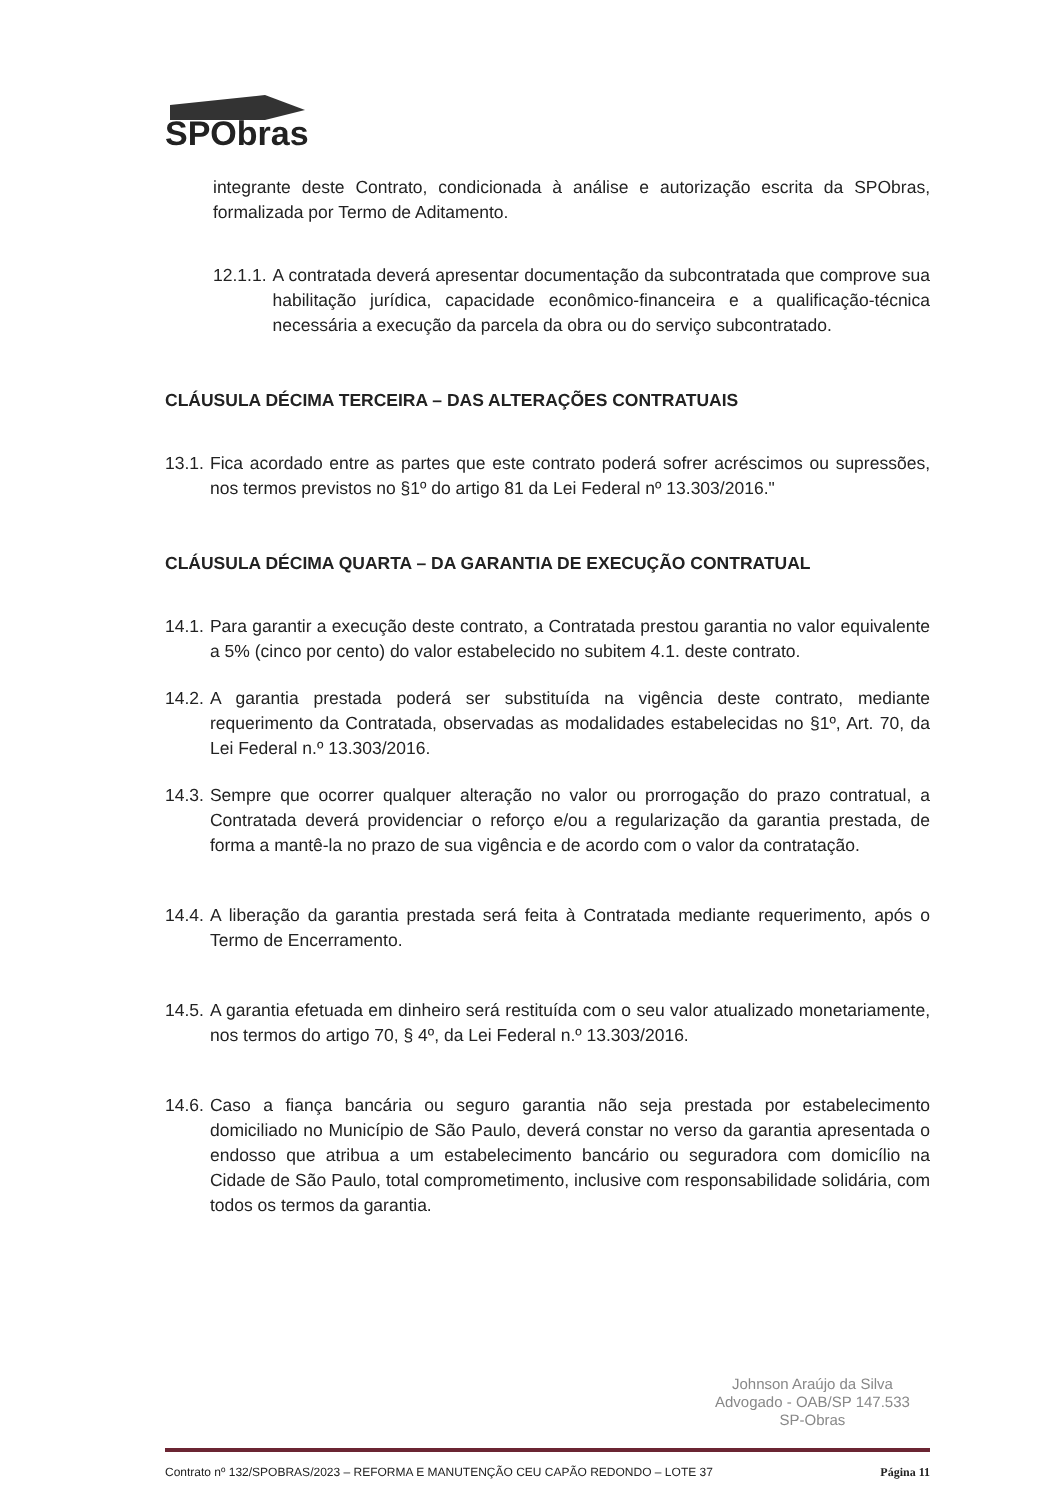SPObras
integrante deste Contrato, condicionada à análise e autorização escrita da SPObras, formalizada por Termo de Aditamento.
12.1.1. A contratada deverá apresentar documentação da subcontratada que comprove sua habilitação jurídica, capacidade econômico-financeira e a qualificação-técnica necessária a execução da parcela da obra ou do serviço subcontratado.
CLÁUSULA DÉCIMA TERCEIRA – DAS ALTERAÇÕES CONTRATUAIS
13.1. Fica acordado entre as partes que este contrato poderá sofrer acréscimos ou supressões, nos termos previstos no §1º do artigo 81 da Lei Federal nº 13.303/2016."
CLÁUSULA DÉCIMA QUARTA – DA GARANTIA DE EXECUÇÃO CONTRATUAL
14.1. Para garantir a execução deste contrato, a Contratada prestou garantia no valor equivalente a 5% (cinco por cento) do valor estabelecido no subitem 4.1. deste contrato.
14.2. A garantia prestada poderá ser substituída na vigência deste contrato, mediante requerimento da Contratada, observadas as modalidades estabelecidas no §1º, Art. 70, da Lei Federal n.º 13.303/2016.
14.3. Sempre que ocorrer qualquer alteração no valor ou prorrogação do prazo contratual, a Contratada deverá providenciar o reforço e/ou a regularização da garantia prestada, de forma a mantê-la no prazo de sua vigência e de acordo com o valor da contratação.
14.4. A liberação da garantia prestada será feita à Contratada mediante requerimento, após o Termo de Encerramento.
14.5. A garantia efetuada em dinheiro será restituída com o seu valor atualizado monetariamente, nos termos do artigo 70, § 4º, da Lei Federal n.º 13.303/2016.
14.6. Caso a fiança bancária ou seguro garantia não seja prestada por estabelecimento domiciliado no Município de São Paulo, deverá constar no verso da garantia apresentada o endosso que atribua a um estabelecimento bancário ou seguradora com domicílio na Cidade de São Paulo, total comprometimento, inclusive com responsabilidade solidária, com todos os termos da garantia.
Johnson Araújo da Silva
Advogado - OAB/SP 147.533
SP-Obras
Contrato nº 132/SPOBRAS/2023 – REFORMA E MANUTENÇÃO CEU CAPÃO REDONDO – LOTE 37 Página 11